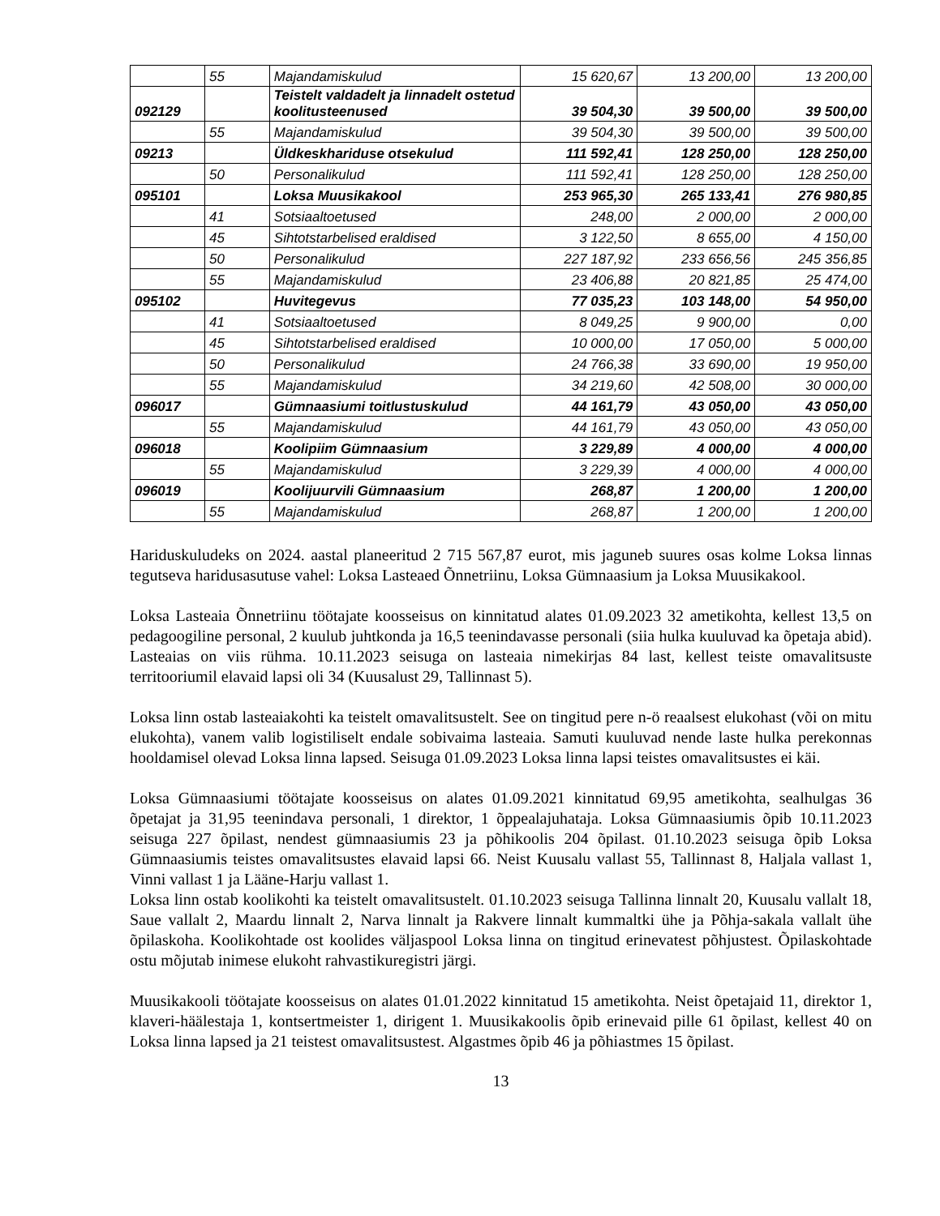| | 55 | Majandamiskulud | 15 620,67 | 13 200,00 | 13 200,00 |
| 092129 | | Teistelt valdadelt ja linnadelt ostetud koolitusteenused | 39 504,30 | 39 500,00 | 39 500,00 |
| | 55 | Majandamiskulud | 39 504,30 | 39 500,00 | 39 500,00 |
| 09213 | | Üldkeskhariduse otsekulud | 111 592,41 | 128 250,00 | 128 250,00 |
| | 50 | Personalikulud | 111 592,41 | 128 250,00 | 128 250,00 |
| 095101 | | Loksa Muusikakool | 253 965,30 | 265 133,41 | 276 980,85 |
| | 41 | Sotsiaaltoetused | 248,00 | 2 000,00 | 2 000,00 |
| | 45 | Sihtotstarbelised eraldised | 3 122,50 | 8 655,00 | 4 150,00 |
| | 50 | Personalikulud | 227 187,92 | 233 656,56 | 245 356,85 |
| | 55 | Majandamiskulud | 23 406,88 | 20 821,85 | 25 474,00 |
| 095102 | | Huvitegevus | 77 035,23 | 103 148,00 | 54 950,00 |
| | 41 | Sotsiaaltoetused | 8 049,25 | 9 900,00 | 0,00 |
| | 45 | Sihtotstarbelised eraldised | 10 000,00 | 17 050,00 | 5 000,00 |
| | 50 | Personalikulud | 24 766,38 | 33 690,00 | 19 950,00 |
| | 55 | Majandamiskulud | 34 219,60 | 42 508,00 | 30 000,00 |
| 096017 | | Gümnaasiumi toitlustuskulud | 44 161,79 | 43 050,00 | 43 050,00 |
| | 55 | Majandamiskulud | 44 161,79 | 43 050,00 | 43 050,00 |
| 096018 | | Koolipiim Gümnaasium | 3 229,89 | 4 000,00 | 4 000,00 |
| | 55 | Majandamiskulud | 3 229,39 | 4 000,00 | 4 000,00 |
| 096019 | | Koolijuurvili Gümnaasium | 268,87 | 1 200,00 | 1 200,00 |
| | 55 | Majandamiskulud | 268,87 | 1 200,00 | 1 200,00 |
Hariduskuludeks on 2024. aastal planeeritud 2 715 567,87 eurot, mis jaguneb suures osas kolme Loksa linnas tegutseva haridusasutuse vahel: Loksa Lasteaed Õnnetriinu, Loksa Gümnaasium ja Loksa Muusikakool.
Loksa Lasteaia Õnnetriinu töötajate koosseisus on kinnitatud alates 01.09.2023 32 ametikohta, kellest 13,5 on pedagoogiline personal, 2 kuulub juhtkonda ja 16,5 teenindavasse personali (siia hulka kuuluvad ka õpetaja abid). Lasteaias on viis rühma. 10.11.2023 seisuga on lasteaia nimekirjas 84 last, kellest teiste omavalitsuste territooriumil elavaid lapsi oli 34 (Kuusalust 29, Tallinnast 5).
Loksa linn ostab lasteaiakohti ka teistelt omavalitsustelt. See on tingitud pere n-ö reaalsest elukohast (või on mitu elukohta), vanem valib logistiliselt endale sobivaima lasteaia. Samuti kuuluvad nende laste hulka perekonnas hooldamisel olevad Loksa linna lapsed. Seisuga 01.09.2023 Loksa linna lapsi teistes omavalitsustes ei käi.
Loksa Gümnaasiumi töötajate koosseisus on alates 01.09.2021 kinnitatud 69,95 ametikohta, sealhulgas 36 õpetajat ja 31,95 teenindava personali, 1 direktor, 1 õppealajuhataja. Loksa Gümnaasiumis õpib 10.11.2023 seisuga 227 õpilast, nendest gümnaasiumis 23 ja põhikoolis 204 õpilast. 01.10.2023 seisuga õpib Loksa Gümnaasiumis teistes omavalitsustes elavaid lapsi 66. Neist Kuusalu vallast 55, Tallinnast 8, Haljala vallast 1, Vinni vallast 1 ja Lääne-Harju vallast 1.
Loksa linn ostab koolikohti ka teistelt omavalitsustelt. 01.10.2023 seisuga Tallinna linnalt 20, Kuusalu vallalt 18, Saue vallalt 2, Maardu linnalt 2, Narva linnalt ja Rakvere linnalt kummaltki ühe ja Põhja-sakala vallalt ühe õpilaskoha. Koolikohtade ost koolides väljaspool Loksa linna on tingitud erinevatest põhjustest. Õpilaskohtade ostu mõjutab inimese elukoht rahvastikuregistri järgi.
Muusikakooli töötajate koosseisus on alates 01.01.2022 kinnitatud 15 ametikohta. Neist õpetajaid 11, direktor 1, klaveri-häälestaja 1, kontsertmeister 1, dirigent 1. Muusikakoolis õpib erinevaid pille 61 õpilast, kellest 40 on Loksa linna lapsed ja 21 teistest omavalitsustest. Algastmes õpib 46 ja põhiastmes 15 õpilast.
13